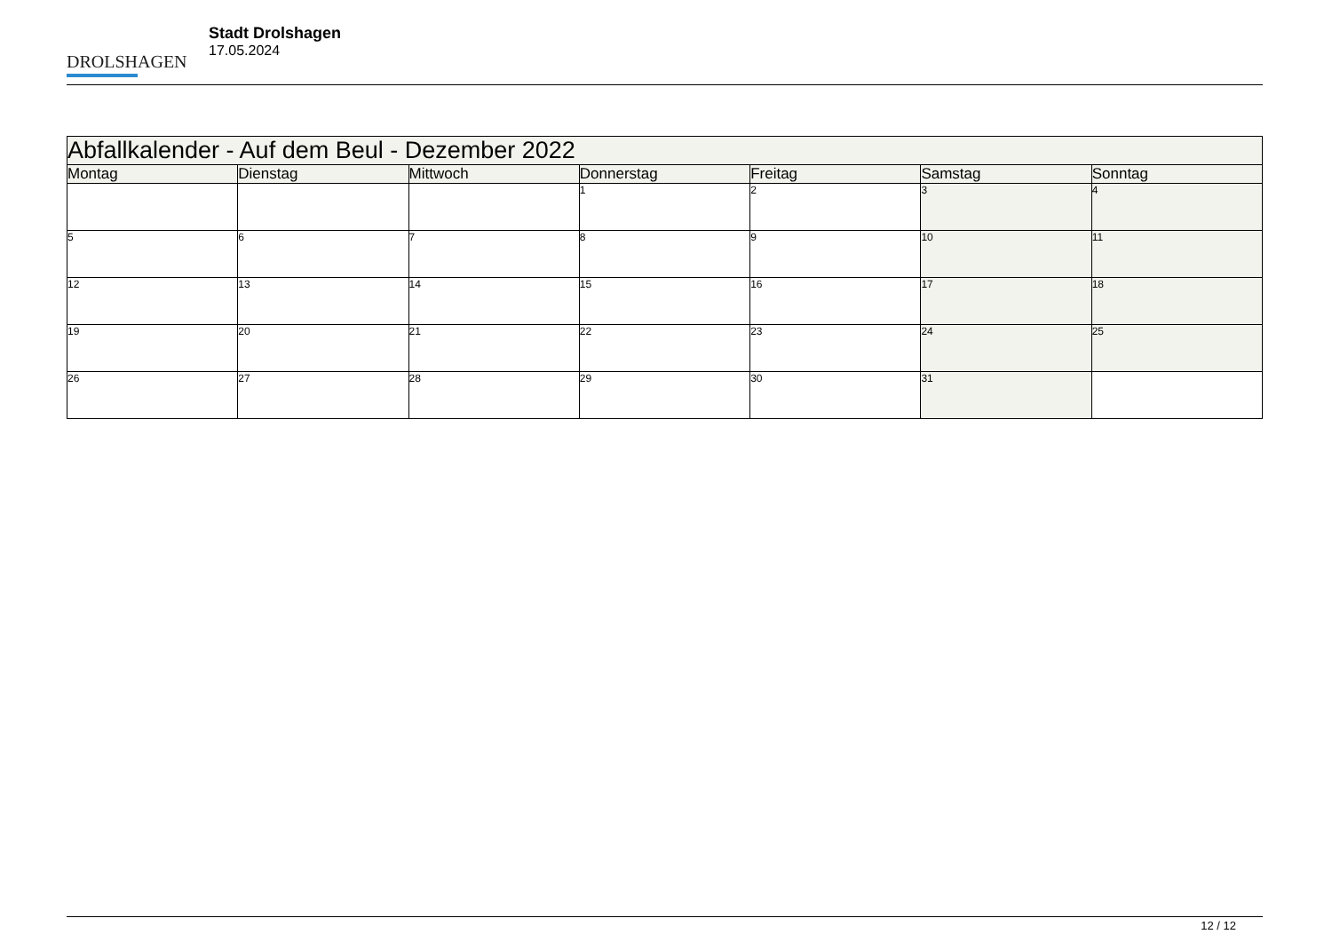DROLSHAGEN
Stadt Drolshagen
17.05.2024
| Abfallkalender - Auf dem Beul - Dezember 2022 | | | | | | |
| --- | --- | --- | --- | --- | --- | --- |
| Montag | Dienstag | Mittwoch | Donnerstag | Freitag | Samstag | Sonntag |
| | | | 1 | 2 | 3 | 4 |
| 5 | 6 | 7 | 8 | 9 | 10 | 11 |
| 12 | 13 | 14 | 15 | 16 | 17 | 18 |
| 19 | 20 | 21 | 22 | 23 | 24 | 25 |
| 26 | 27 | 28 | 29 | 30 | 31 | |
12 / 12